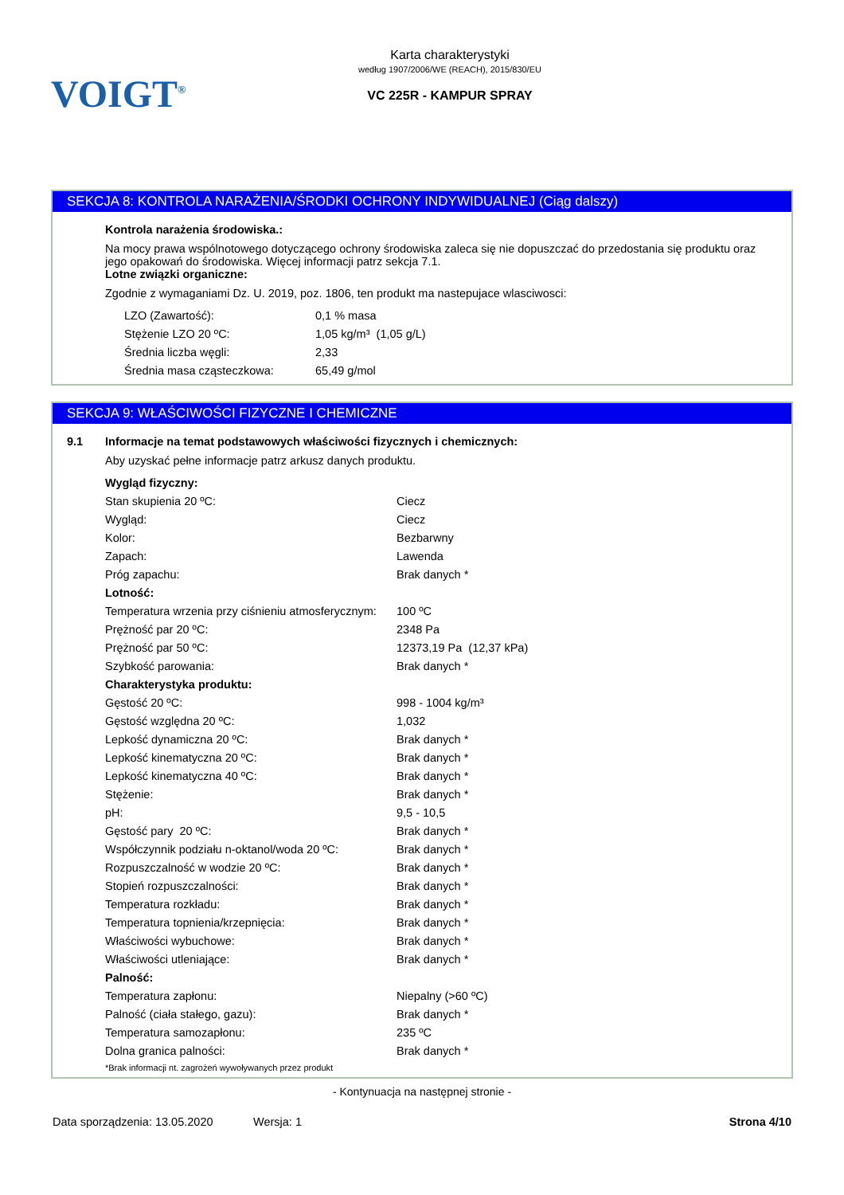VOIGT<sup>®</sup>
Karta charakterystyki
według 1907/2006/WE (REACH), 2015/830/EU
VC 225R - KAMPUR SPRAY
SEKCJA 8: KONTROLA NARAŻENIA/ŚRODKI OCHRONY INDYWIDUALNEJ (Ciąg dalszy)
Kontrola narażenia środowiska.:
Na mocy prawa wspólnotowego dotyczącego ochrony środowiska zaleca się nie dopuszczać do przedostania się produktu oraz jego opakowań do środowiska. Więcej informacji patrz sekcja 7.1.
Lotne związki organiczne:
Zgodnie z wymaganiami Dz. U. 2019, poz. 1806, ten produkt ma nastepujace wlasciwosci:
| LZO (Zawartość): | 0,1 % masa |
| Stężenie LZO 20 ºC: | 1,05 kg/m³ (1,05 g/L) |
| Średnia liczba węgli: | 2,33 |
| Średnia masa cząsteczkowa: | 65,49 g/mol |
SEKCJA 9: WŁAŚCIWOŚCI FIZYCZNE I CHEMICZNE
9.1 Informacje na temat podstawowych właściwości fizycznych i chemicznych:
Aby uzyskać pełne informacje patrz arkusz danych produktu.
| Wygląd fizyczny: | |
| Stan skupienia 20 ºC: | Ciecz |
| Wygląd: | Ciecz |
| Kolor: | Bezbarwny |
| Zapach: | Lawenda |
| Próg zapachu: | Brak danych * |
| Lotność: | |
| Temperatura wrzenia przy ciśnieniu atmosferycznym: | 100 ºC |
| Prężność par 20 ºC: | 2348 Pa |
| Prężność par 50 ºC: | 12373,19 Pa (12,37 kPa) |
| Szybkość parowania: | Brak danych * |
| Charakterystyka produktu: | |
| Gęstość 20 ºC: | 998 - 1004 kg/m³ |
| Gęstość względna 20 ºC: | 1,032 |
| Lepkość dynamiczna 20 ºC: | Brak danych * |
| Lepkość kinematyczna 20 ºC: | Brak danych * |
| Lepkość kinematyczna 40 ºC: | Brak danych * |
| Stężenie: | Brak danych * |
| pH: | 9,5 - 10,5 |
| Gęstość pary 20 ºC: | Brak danych * |
| Współczynnik podziału n-oktanol/woda 20 ºC: | Brak danych * |
| Rozpuszczalność w wodzie 20 ºC: | Brak danych * |
| Stopień rozpuszczalności: | Brak danych * |
| Temperatura rozkładu: | Brak danych * |
| Temperatura topnienia/krzepnięcia: | Brak danych * |
| Właściwości wybuchowe: | Brak danych * |
| Właściwości utleniające: | Brak danych * |
| Palność: | |
| Temperatura zapłonu: | Niepalny (>60 ºC) |
| Palność (ciała stałego, gazu): | Brak danych * |
| Temperatura samozapłonu: | 235 ºC |
| Dolna granica palności: | Brak danych * |
*Brak informacji nt. zagrożeń wywoływanych przez produkt
- Kontynuacja na następnej stronie -
Data sporządzenia: 13.05.2020 Wersja: 1 Strona 4/10